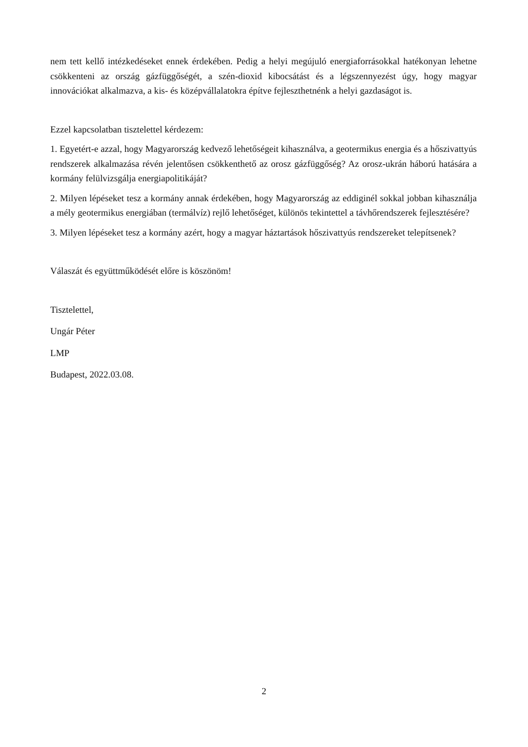nem tett kellő intézkedéseket ennek érdekében. Pedig a helyi megújuló energiaforrásokkal hatékonyan lehetne csökkenteni az ország gázfüggőségét, a szén-dioxid kibocsátást és a légszennyezést úgy, hogy magyar innovációkat alkalmazva, a kis- és középvállalatokra építve fejleszthetnénk a helyi gazdaságot is.
Ezzel kapcsolatban tisztelettel kérdezem:
1. Egyetért-e azzal, hogy Magyarország kedvező lehetőségeit kihasználva, a geotermikus energia és a hőszivattyús rendszerek alkalmazása révén jelentősen csökkenthető az orosz gázfüggőség? Az orosz-ukrán háború hatására a kormány felülvizsgálja energiapolitikáját?
2. Milyen lépéseket tesz a kormány annak érdekében, hogy Magyarország az eddiginél sokkal jobban kihasználja a mély geotermikus energiában (termálvíz) rejlő lehetőséget, különös tekintettel a távhőrendszerek fejlesztésére?
3. Milyen lépéseket tesz a kormány azért, hogy a magyar háztartások hőszivattyús rendszereket telepítsenek?
Válaszát és együttműködését előre is köszönöm!
Tisztelettel,
Ungár Péter
LMP
Budapest, 2022.03.08.
2